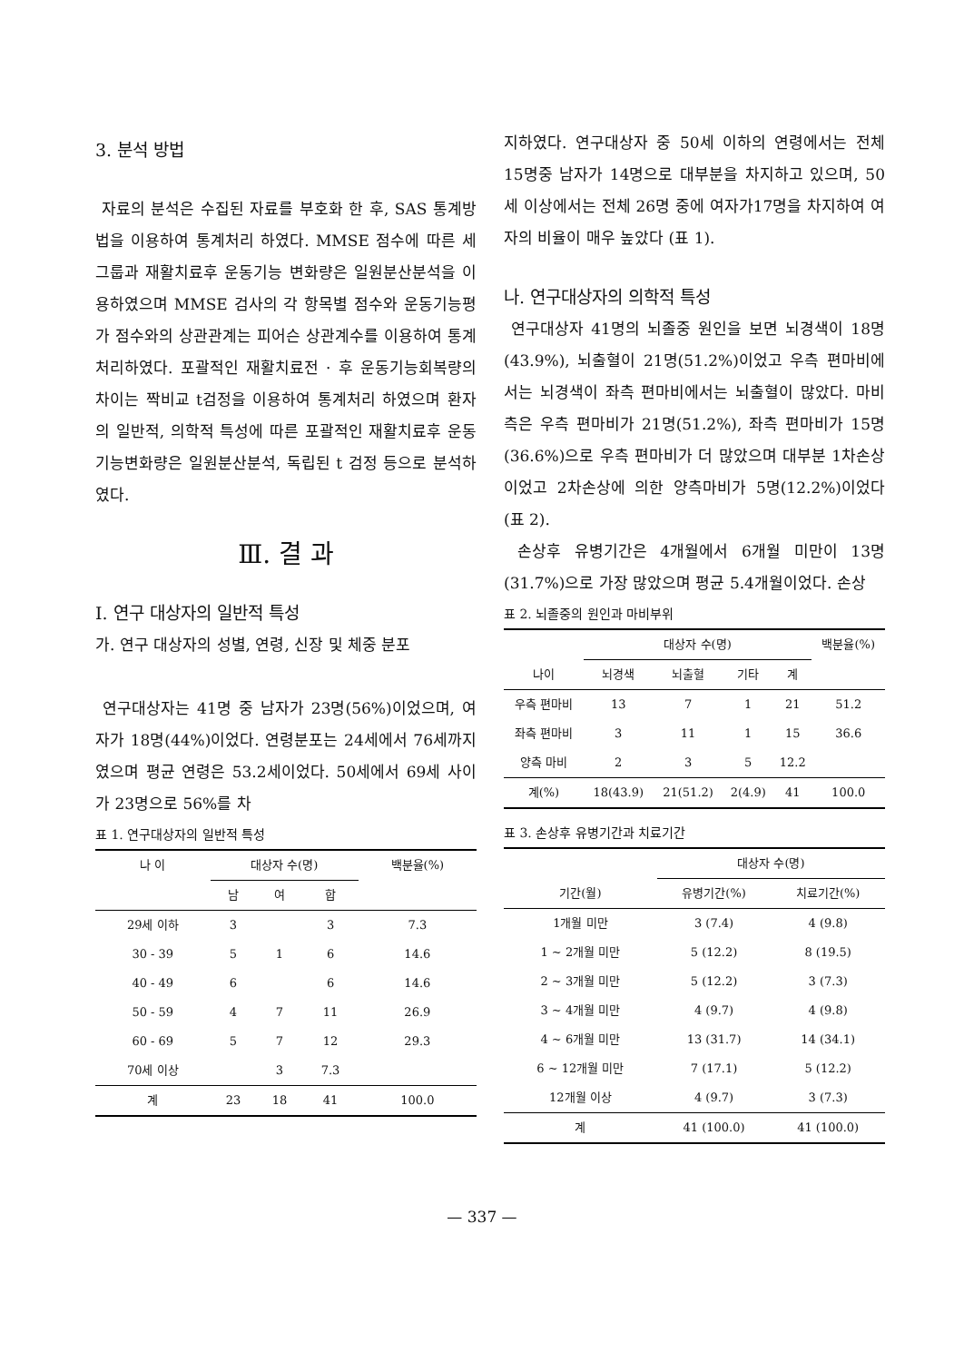3. 분석 방법
자료의 분석은 수집된 자료를 부호화 한 후, SAS 통계방법을 이용하여 통계처리 하였다. MMSE 점수에 따른 세그룹과 재활치료후 운동기능 변화량은 일원분산분석을 이용하였으며 MMSE 검사의 각 항목별 점수와 운동기능평가 점수와의 상관관계는 피어슨 상관계수를 이용하여 통계처리하였다. 포괄적인 재활치료전 · 후 운동기능회복량의 차이는 짝비교 t검정을 이용하여 통계처리 하였으며 환자의 일반적, 의학적 특성에 따른 포괄적인 재활치료후 운동기능변화량은 일원분산분석, 독립된 t 검정 등으로 분석하였다.
Ⅲ. 결 과
Ⅰ. 연구 대상자의 일반적 특성
가. 연구 대상자의 성별, 연령, 신장 및 체중 분포
연구대상자는 41명 중 남자가 23명(56%)이었으며, 여자가 18명(44%)이었다. 연령분포는 24세에서 76세까지였으며 평균 연령은 53.2세이었다. 50세에서 69세 사이가 23명으로 56%를 차
표 1. 연구대상자의 일반적 특성
| 나 이 | 대상자 수(명) | | | 백분율(%) |
| --- | --- | --- | --- | --- |
| | 남 | 여 | 합 | |
| 29세 이하 | 3 | | 3 | 7.3 |
| 30 - 39 | 5 | 1 | 6 | 14.6 |
| 40 - 49 | 6 | | 6 | 14.6 |
| 50 - 59 | 4 | 7 | 11 | 26.9 |
| 60 - 69 | 5 | 7 | 12 | 29.3 |
| 70세 이상 | | 3 | 7.3 | |
| 계 | 23 | 18 | 41 | 100.0 |
지하였다. 연구대상자 중 50세 이하의 연령에서는 전체 15명중 남자가 14명으로 대부분을 차지하고 있으며, 50세 이상에서는 전체 26명 중에 여자가17명을 차지하여 여자의 비율이 매우 높았다 (표 1).
나. 연구대상자의 의학적 특성
연구대상자 41명의 뇌졸중 원인을 보면 뇌경색이 18명(43.9%), 뇌출혈이 21명(51.2%)이었고 우측 편마비에서는 뇌경색이 좌측 편마비에서는 뇌출혈이 많았다. 마비측은 우측 편마비가 21명(51.2%), 좌측 편마비가 15명(36.6%)으로 우측 편마비가 더 많았으며 대부분 1차손상이었고 2차손상에 의한 양측마비가 5명(12.2%)이었다(표 2).
손상후 유병기간은 4개월에서 6개월 미만이 13명(31.7%)으로 가장 많았으며 평균 5.4개월이었다. 손상
표 2. 뇌졸중의 원인과 마비부위
| | 대상자 수(명) | | | | 백분율(%) |
| --- | --- | --- | --- | --- | --- |
| 나이 | 뇌경색 | 뇌출혈 | 기타 | 계 | |
| 우측 편마비 | 13 | 7 | 1 | 21 | 51.2 |
| 좌측 편마비 | 3 | 11 | 1 | 15 | 36.6 |
| 양측 마비 | 2 | 3 | 5 | 12.2 | |
| 계(%) | 18(43.9) | 21(51.2) | 2(4.9) | 41 | 100.0 |
표 3. 손상후 유병기간과 치료기간
| | 대상자 수(명) | |
| --- | --- | --- |
| 기간(월) | 유병기간(%) | 치료기간(%) |
| 1개월 미만 | 3 (7.4) | 4 (9.8) |
| 1 ~ 2개월 미만 | 5 (12.2) | 8 (19.5) |
| 2 ~ 3개월 미만 | 5 (12.2) | 3 (7.3) |
| 3 ~ 4개월 미만 | 4 (9.7) | 4 (9.8) |
| 4 ~ 6개월 미만 | 13 (31.7) | 14 (34.1) |
| 6 ~ 12개월 미만 | 7 (17.1) | 5 (12.2) |
| 12개월 이상 | 4 (9.7) | 3 (7.3) |
| 계 | 41 (100.0) | 41 (100.0) |
— 337 —